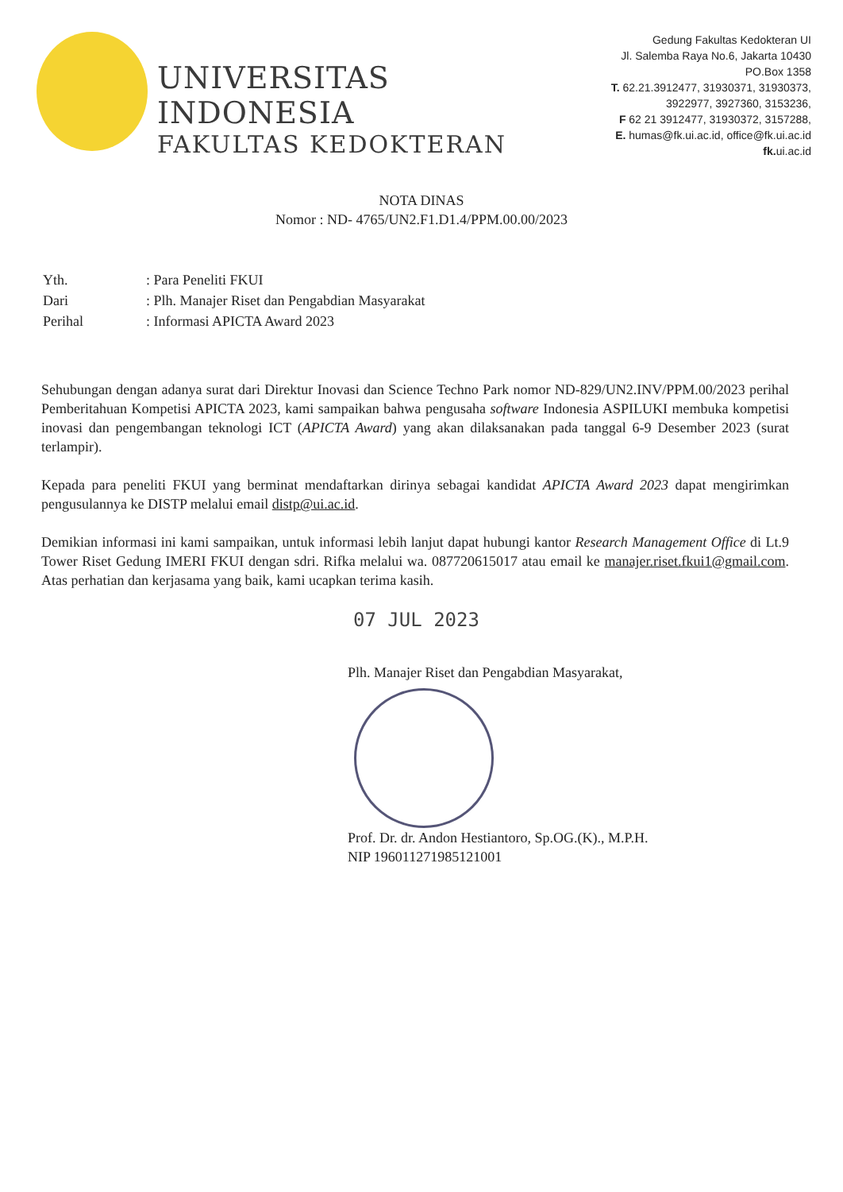UNIVERSITAS INDONESIA
FAKULTAS KEDOKTERAN
Gedung Fakultas Kedokteran UI
Jl. Salemba Raya No.6, Jakarta 10430
PO.Box 1358
T. 62.21.3912477, 31930371, 31930373,
3922977, 3927360, 3153236,
F 62 21 3912477, 31930372, 3157288,
E. humas@fk.ui.ac.id, office@fk.ui.ac.id
fk. ui.ac.id
NOTA DINAS
Nomor : ND- 4765/UN2.F1.D1.4/PPM.00.00/2023
| Yth. | : Para Peneliti FKUI |
| Dari | : Plh. Manajer Riset dan Pengabdian Masyarakat |
| Perihal | : Informasi APICTA Award 2023 |
Sehubungan dengan adanya surat dari Direktur Inovasi dan Science Techno Park nomor ND-829/UN2.INV/PPM.00/2023 perihal Pemberitahuan Kompetisi APICTA 2023, kami sampaikan bahwa pengusaha software Indonesia ASPILUKI membuka kompetisi inovasi dan pengembangan teknologi ICT (APICTA Award) yang akan dilaksanakan pada tanggal 6-9 Desember 2023 (surat terlampir).
Kepada para peneliti FKUI yang berminat mendaftarkan dirinya sebagai kandidat APICTA Award 2023 dapat mengirimkan pengusulannya ke DISTP melalui email distp@ui.ac.id.
Demikian informasi ini kami sampaikan, untuk informasi lebih lanjut dapat hubungi kantor Research Management Office di Lt.9 Tower Riset Gedung IMERI FKUI dengan sdri. Rifka melalui wa. 087720615017 atau email ke manajer.riset.fkui1@gmail.com. Atas perhatian dan kerjasama yang baik, kami ucapkan terima kasih.
07 JUL 2023
Plh. Manajer Riset dan Pengabdian Masyarakat,
Prof. Dr. dr. Andon Hestiantoro, Sp.OG.(K)., M.P.H.
NIP 196011271985121001